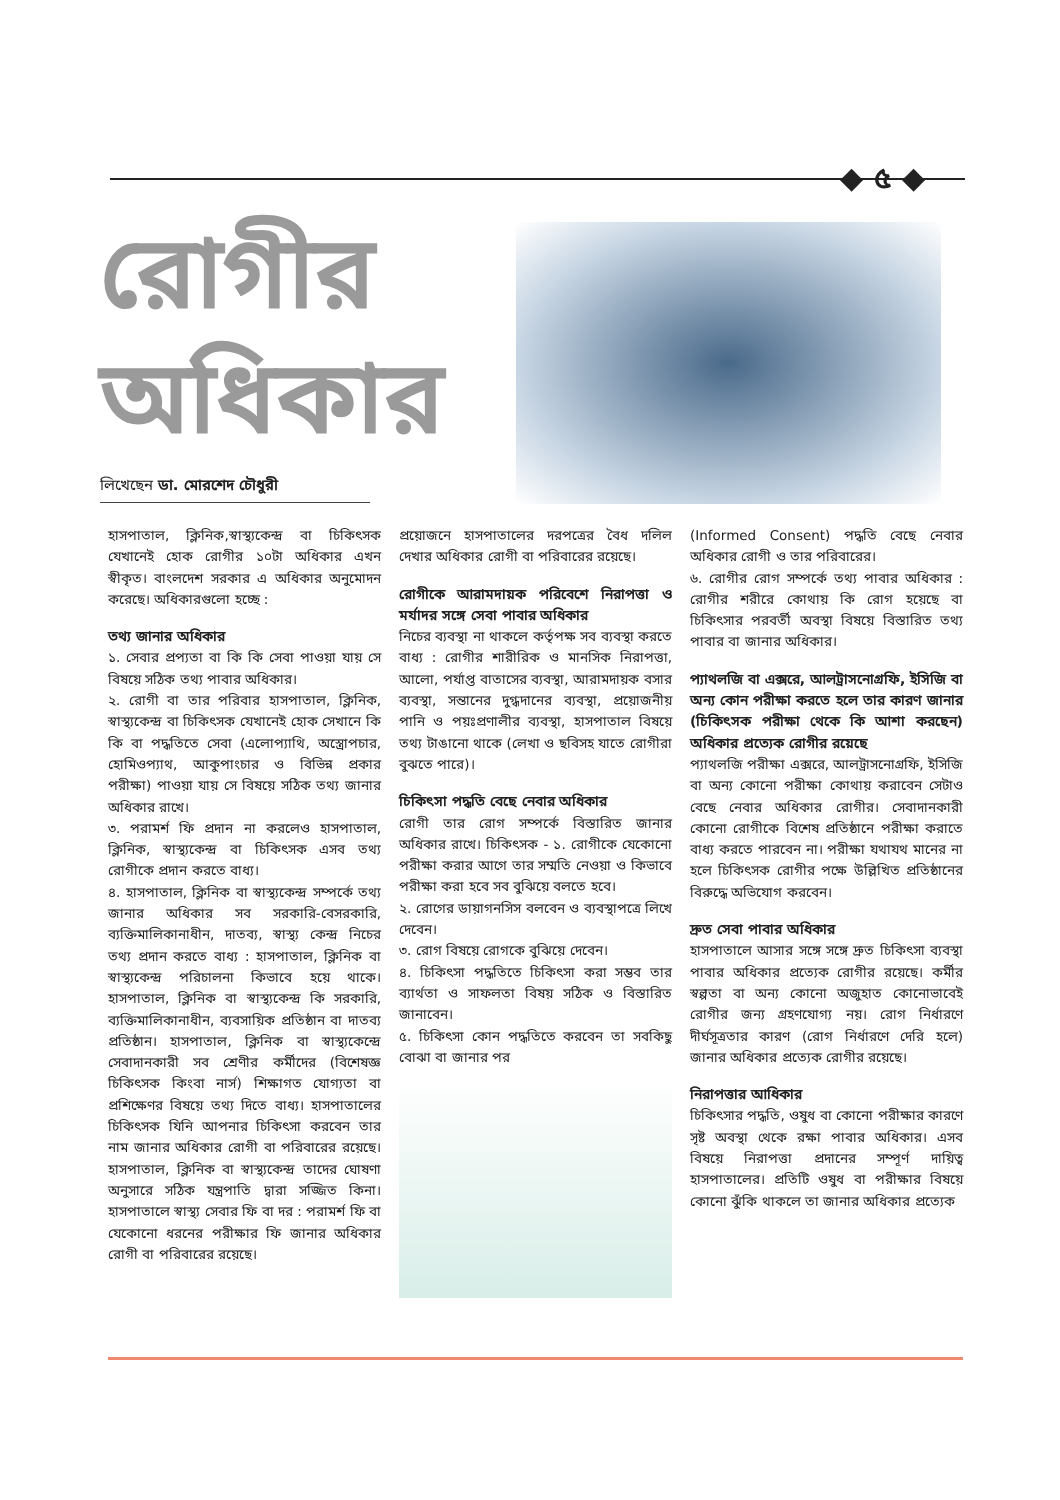◆ ৫ ◆
রোগীর অধিকার
লিখেছেন ডা. মোরশেদ চৌধুরী
হাসপাতাল, ক্লিনিক,স্বাস্থ্যকেন্দ্র বা চিকিৎসক যেখানেই হোক রোগীর ১০টা অধিকার এখন স্বীকৃত। বাংলদেশ সরকার এ অধিকার অনুমোদন করেছে। অধিকারগুলো হচ্ছে :
তথ্য জানার অধিকার
১. সেবার প্রপ্যতা বা কি কি সেবা পাওয়া যায় সে বিষয়ে সঠিক তথ্য পাবার অধিকার।
২. রোগী বা তার পরিবার হাসপাতাল, ক্লিনিক, স্বাস্থ্যকেন্দ্র বা চিকিৎসক যেখানেই হোক সেখানে কি কি বা পদ্ধতিতে সেবা (এলোপ্যাথি, অস্ত্রোপচার, হোমিওপ্যাথ, আকুপাংচার ও বিভিন্ন প্রকার পরীক্ষা) পাওয়া যায় সে বিষয়ে সঠিক তথ্য জানার অধিকার রাখে।
৩. পরামর্শ ফি প্রদান না করলেও হাসপাতাল, ক্লিনিক, স্বাস্থ্যকেন্দ্র বা চিকিৎসক এসব তথ্য রোগীকে প্রদান করতে বাধ্য।
৪. হাসপাতাল, ক্লিনিক বা স্বাস্থ্যকেন্দ্র সম্পর্কে তথ্য জানার অধিকার সব সরকারি-বেসরকারি, ব্যক্তিমালিকানাধীন, দাতব্য, স্বাস্থ্য কেন্দ্র নিচের তথ্য প্রদান করতে বাধ্য : হাসপাতাল, ক্লিনিক বা স্বাস্থ্যকেন্দ্র পরিচালনা কিভাবে হয়ে থাকে। হাসপাতাল, ক্লিনিক বা স্বাস্থ্যকেন্দ্র কি সরকারি, ব্যক্তিমালিকানাধীন, ব্যবসায়িক প্রতিষ্ঠান বা দাতব্য প্রতিষ্ঠান। হাসপাতাল, ক্লিনিক বা স্বাস্থ্যকেন্দ্রে সেবাদানকারী সব শ্রেণীর কর্মীদের (বিশেষজ্ঞ চিকিৎসক কিংবা নার্স) শিক্ষাগত যোগ্যতা বা প্রশিক্ষেণর বিষয়ে তথ্য দিতে বাধ্য। হাসপাতালের চিকিৎসক যিনি আপনার চিকিৎসা করবেন তার নাম জানার অধিকার রোগী বা পরিবারের রয়েছে। হাসপাতাল, ক্লিনিক বা স্বাস্থ্যকেন্দ্র তাদের ঘোষণা অনুসারে সঠিক যন্ত্রপাতি দ্বারা সজ্জিত কিনা। হাসপাতালে স্বাস্থ্য সেবার ফি বা দর : পরামর্শ ফি বা যেকোনো ধরনের পরীক্ষার ফি জানার অধিকার রোগী বা পরিবারের রয়েছে।
প্রয়োজনে হাসপাতালের দরপত্রের বৈধ দলিল দেখার অধিকার রোগী বা পরিবারের রয়েছে।
রোগীকে আরামদায়ক পরিবেশে নিরাপত্তা ও মর্যাদর সঙ্গে সেবা পাবার অধিকার
নিচের ব্যবস্থা না থাকলে কর্তৃপক্ষ সব ব্যবস্থা করতে বাধ্য : রোগীর শারীরিক ও মানসিক নিরাপত্তা, আলো, পর্যাপ্ত বাতাসের ব্যবস্থা, আরামদায়ক বসার ব্যবস্থা, সন্তানের দুগ্ধদানের ব্যবস্থা, প্রয়োজনীয় পানি ও পয়ঃপ্রণালীর ব্যবস্থা, হাসপাতাল বিষয়ে তথ্য টাঙানো থাকে (লেখা ও ছবিসহ যাতে রোগীরা বুঝতে পারে)।
চিকিৎসা পদ্ধতি বেছে নেবার অধিকার
রোগী তার রোগ সম্পর্কে বিস্তারিত জানার অধিকার রাখে। চিকিৎসক - ১. রোগীকে যেকোনো পরীক্ষা করার আগে তার সম্মতি নেওয়া ও কিভাবে পরীক্ষা করা হবে সব বুঝিয়ে বলতে হবে।
২. রোগের ডায়াগনসিস বলবেন ও ব্যবস্থাপত্রে লিখে দেবেন।
৩. রোগ বিষয়ে রোগকে বুঝিয়ে দেবেন।
৪. চিকিৎসা পদ্ধতিতে চিকিৎসা করা সম্ভব তার ব্যার্থতা ও সাফলতা বিষয় সঠিক ও বিস্তারিত জানাবেন।
৫. চিকিৎসা কোন পদ্ধতিতে করবেন তা সবকিছু বোঝা বা জানার পর
(Informed Consent) পদ্ধতি বেছে নেবার অধিকার রোগী ও তার পরিবারের।
৬. রোগীর রোগ সম্পর্কে তথ্য পাবার অধিকার : রোগীর শরীরে কোথায় কি রোগ হয়েছে বা চিকিৎসার পরবর্তী অবস্থা বিষয়ে বিস্তারিত তথ্য পাবার বা জানার অধিকার।
প্যাথলজি বা এক্সরে, আলট্রাসনোগ্রফি, ইসিজি বা অন্য কোন পরীক্ষা করতে হলে তার কারণ জানার (চিকিৎসক পরীক্ষা থেকে কি আশা করছেন) অধিকার প্রত্যেক রোগীর রয়েছে
প্যাথলজি পরীক্ষা এক্সরে, আলট্রাসনোগ্রফি, ইসিজি বা অন্য কোনো পরীক্ষা কোথায় করাবেন সেটাও বেছে নেবার অধিকার রোগীর। সেবাদানকারী কোনো রোগীকে বিশেষ প্রতিষ্ঠানে পরীক্ষা করাতে বাধ্য করতে পারবেন না। পরীক্ষা যথাযথ মানের না হলে চিকিৎসক রোগীর পক্ষে উল্লিখিত প্রতিষ্ঠানের বিরুদ্ধে অভিযোগ করবেন।
দ্রুত সেবা পাবার অধিকার
হাসপাতালে আসার সঙ্গে সঙ্গে দ্রুত চিকিৎসা ব্যবস্থা পাবার অধিকার প্রত্যেক রোগীর রয়েছে। কর্মীর স্বল্পতা বা অন্য কোনো অজুহাত কোনোভাবেই রোগীর জন্য গ্রহণযোগ্য নয়। রোগ নির্ধারণে দীর্ঘসূত্রতার কারণ (রোগ নির্ধারণে দেরি হলে) জানার অধিকার প্রত্যেক রোগীর রয়েছে।
নিরাপত্তার আধিকার
চিকিৎসার পদ্ধতি, ওষুধ বা কোনো পরীক্ষার কারণে সৃষ্ট অবস্থা থেকে রক্ষা পাবার অধিকার। এসব বিষয়ে নিরাপত্তা প্রদানের সম্পূর্ণ দায়িত্ব হাসপাতালের। প্রতিটি ওষুধ বা পরীক্ষার বিষয়ে কোনো ঝুঁকি থাকলে তা জানার অধিকার প্রত্যেক